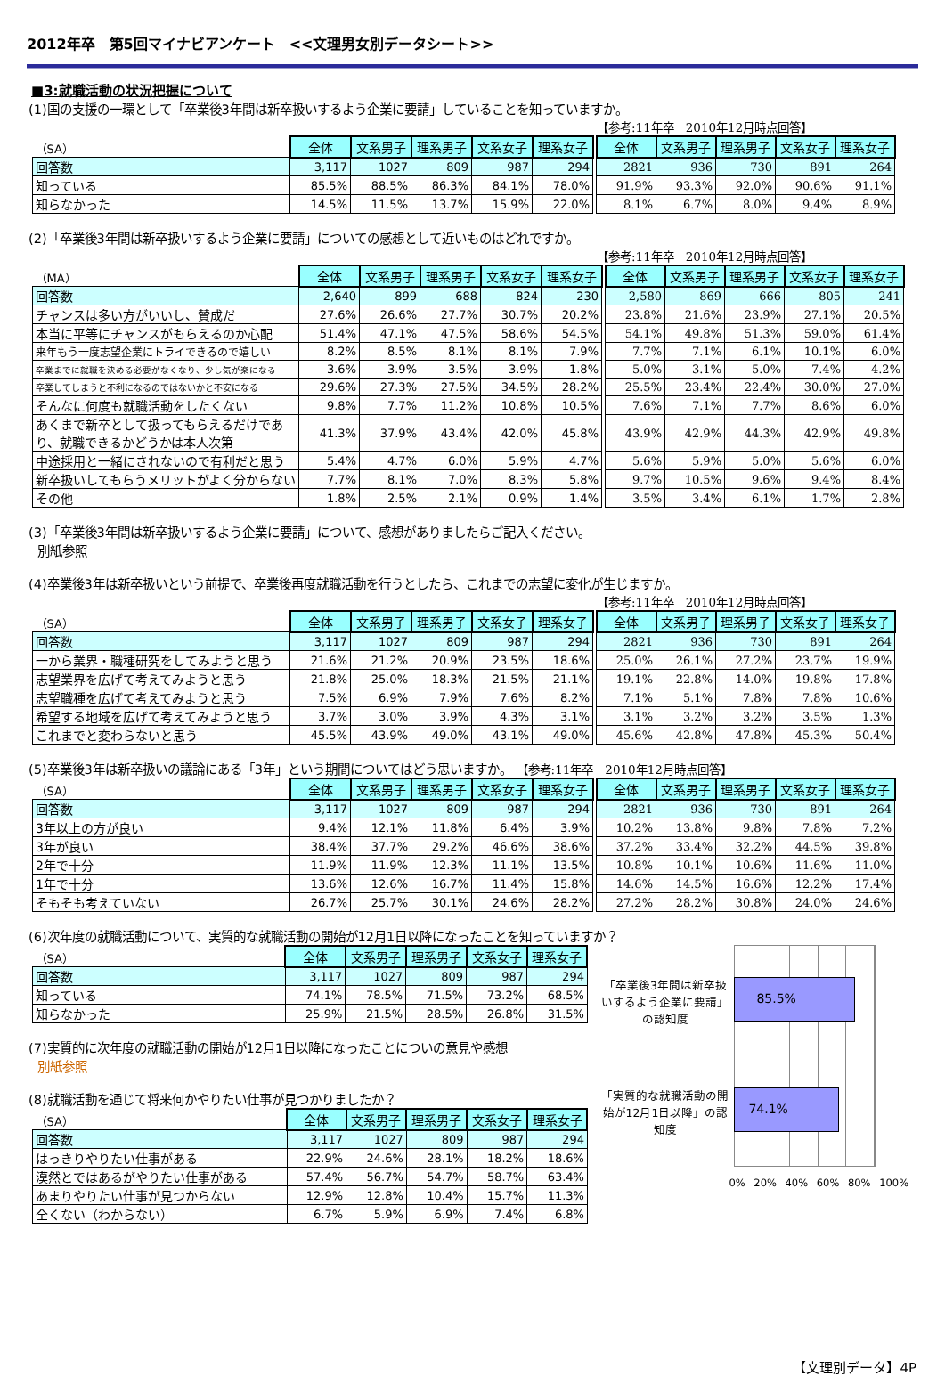2012年卒　第5回マイナビアンケート　<<文理男女別データシート>>
■3:就職活動の状況把握について
(1)国の支援の一環として「卒業後3年間は新卒扱いするよう企業に要請」していることを知っていますか。
【参考:11年卒　2010年12月時点回答】
| （SA） | 全体 | 文系男子 | 理系男子 | 文系女子 | 理系女子 | | 全体 | 文系男子 | 理系男子 | 文系女子 | 理系女子 |
| 回答数 | 3,117 | 1027 | 809 | 987 | 294 | | 2821 | 936 | 730 | 891 | 264 |
| 知っている | 85.5% | 88.5% | 86.3% | 84.1% | 78.0% | | 91.9% | 93.3% | 92.0% | 90.6% | 91.1% |
| 知らなかった | 14.5% | 11.5% | 13.7% | 15.9% | 22.0% | | 8.1% | 6.7% | 8.0% | 9.4% | 8.9% |
(2)「卒業後3年間は新卒扱いするよう企業に要請」についての感想として近いものはどれですか。
【参考:11年卒　2010年12月時点回答】
| （MA） | 全体 | 文系男子 | 理系男子 | 文系女子 | 理系女子 | | 全体 | 文系男子 | 理系男子 | 文系女子 | 理系女子 |
| 回答数 | 2,640 | 899 | 688 | 824 | 230 | | 2,580 | 869 | 666 | 805 | 241 |
| チャンスは多い方がいいし、賛成だ | 27.6% | 26.6% | 27.7% | 30.7% | 20.2% | | 23.8% | 21.6% | 23.9% | 27.1% | 20.5% |
| 本当に平等にチャンスがもらえるのか心配 | 51.4% | 47.1% | 47.5% | 58.6% | 54.5% | | 54.1% | 49.8% | 51.3% | 59.0% | 61.4% |
| 来年もう一度志望企業にトライできるので嬉しい | 8.2% | 8.5% | 8.1% | 8.1% | 7.9% | | 7.7% | 7.1% | 6.1% | 10.1% | 6.0% |
| 卒業までに就職を決める必要がなくなり、少し気が楽になる | 3.6% | 3.9% | 3.5% | 3.9% | 1.8% | | 5.0% | 3.1% | 5.0% | 7.4% | 4.2% |
| 卒業してしまうと不利になるのではないかと不安になる | 29.6% | 27.3% | 27.5% | 34.5% | 28.2% | | 25.5% | 23.4% | 22.4% | 30.0% | 27.0% |
| そんなに何度も就職活動をしたくない | 9.8% | 7.7% | 11.2% | 10.8% | 10.5% | | 7.6% | 7.1% | 7.7% | 8.6% | 6.0% |
| あくまで新卒として扱ってもらえるだけであり、就職できるかどうかは本人次第 | 41.3% | 37.9% | 43.4% | 42.0% | 45.8% | | 43.9% | 42.9% | 44.3% | 42.9% | 49.8% |
| 中途採用と一緒にされないので有利だと思う | 5.4% | 4.7% | 6.0% | 5.9% | 4.7% | | 5.6% | 5.9% | 5.0% | 5.6% | 6.0% |
| 新卒扱いしてもらうメリットがよく分からない | 7.7% | 8.1% | 7.0% | 8.3% | 5.8% | | 9.7% | 10.5% | 9.6% | 9.4% | 8.4% |
| その他 | 1.8% | 2.5% | 2.1% | 0.9% | 1.4% | | 3.5% | 3.4% | 6.1% | 1.7% | 2.8% |
(3)「卒業後3年間は新卒扱いするよう企業に要請」について、感想がありましたらご記入ください。
別紙参照
(4)卒業後3年は新卒扱いという前提で、卒業後再度就職活動を行うとしたら、これまでの志望に変化が生じますか。
【参考:11年卒　2010年12月時点回答】
| （SA） | 全体 | 文系男子 | 理系男子 | 文系女子 | 理系女子 | | 全体 | 文系男子 | 理系男子 | 文系女子 | 理系女子 |
| 回答数 | 3,117 | 1027 | 809 | 987 | 294 | | 2821 | 936 | 730 | 891 | 264 |
| 一から業界・職種研究をしてみようと思う | 21.6% | 21.2% | 20.9% | 23.5% | 18.6% | | 25.0% | 26.1% | 27.2% | 23.7% | 19.9% |
| 志望業界を広げて考えてみようと思う | 21.8% | 25.0% | 18.3% | 21.5% | 21.1% | | 19.1% | 22.8% | 14.0% | 19.8% | 17.8% |
| 志望職種を広げて考えてみようと思う | 7.5% | 6.9% | 7.9% | 7.6% | 8.2% | | 7.1% | 5.1% | 7.8% | 7.8% | 10.6% |
| 希望する地域を広げて考えてみようと思う | 3.7% | 3.0% | 3.9% | 4.3% | 3.1% | | 3.1% | 3.2% | 3.2% | 3.5% | 1.3% |
| これまでと変わらないと思う | 45.5% | 43.9% | 49.0% | 43.1% | 49.0% | | 45.6% | 42.8% | 47.8% | 45.3% | 50.4% |
(5)卒業後3年は新卒扱いの議論にある「3年」という期間についてはどう思いますか。 【参考:11年卒　2010年12月時点回答】
| （SA） | 全体 | 文系男子 | 理系男子 | 文系女子 | 理系女子 | | 全体 | 文系男子 | 理系男子 | 文系女子 | 理系女子 |
| 回答数 | 3,117 | 1027 | 809 | 987 | 294 | | 2821 | 936 | 730 | 891 | 264 |
| 3年以上の方が良い | 9.4% | 12.1% | 11.8% | 6.4% | 3.9% | | 10.2% | 13.8% | 9.8% | 7.8% | 7.2% |
| 3年が良い | 38.4% | 37.7% | 29.2% | 46.6% | 38.6% | | 37.2% | 33.4% | 32.2% | 44.5% | 39.8% |
| 2年で十分 | 11.9% | 11.9% | 12.3% | 11.1% | 13.5% | | 10.8% | 10.1% | 10.6% | 11.6% | 11.0% |
| 1年で十分 | 13.6% | 12.6% | 16.7% | 11.4% | 15.8% | | 14.6% | 14.5% | 16.6% | 12.2% | 17.4% |
| そもそも考えていない | 26.7% | 25.7% | 30.1% | 24.6% | 28.2% | | 27.2% | 28.2% | 30.8% | 24.0% | 24.6% |
(6)次年度の就職活動について、実質的な就職活動の開始が12月1日以降になったことを知っていますか？
| （SA） | 全体 | 文系男子 | 理系男子 | 文系女子 | 理系女子 |
| 回答数 | 3,117 | 1027 | 809 | 987 | 294 |
| 知っている | 74.1% | 78.5% | 71.5% | 73.2% | 68.5% |
| 知らなかった | 25.9% | 21.5% | 28.5% | 26.8% | 31.5% |
(7)実質的に次年度の就職活動の開始が12月1日以降になったことについの意見や感想
別紙参照
(8)就職活動を通じて将来何かやりたい仕事が見つかりましたか？
| （SA） | 全体 | 文系男子 | 理系男子 | 文系女子 | 理系女子 |
| 回答数 | 3,117 | 1027 | 809 | 987 | 294 |
| はっきりやりたい仕事がある | 22.9% | 24.6% | 28.1% | 18.2% | 18.6% |
| 漠然とではあるがやりたい仕事がある | 57.4% | 56.7% | 54.7% | 58.7% | 63.4% |
| あまりやりたい仕事が見つからない | 12.9% | 12.8% | 10.4% | 15.7% | 11.3% |
| 全くない（わからない） | 6.7% | 5.9% | 6.9% | 7.4% | 6.8% |
「卒業後3年間は新卒扱いするよう企業に要請」の認知度
85.5%
「実質的な就職活動の開始が12月1日以降」の認知度
74.1%
0% 20% 40% 60% 80% 100%
【文理別データ】4P